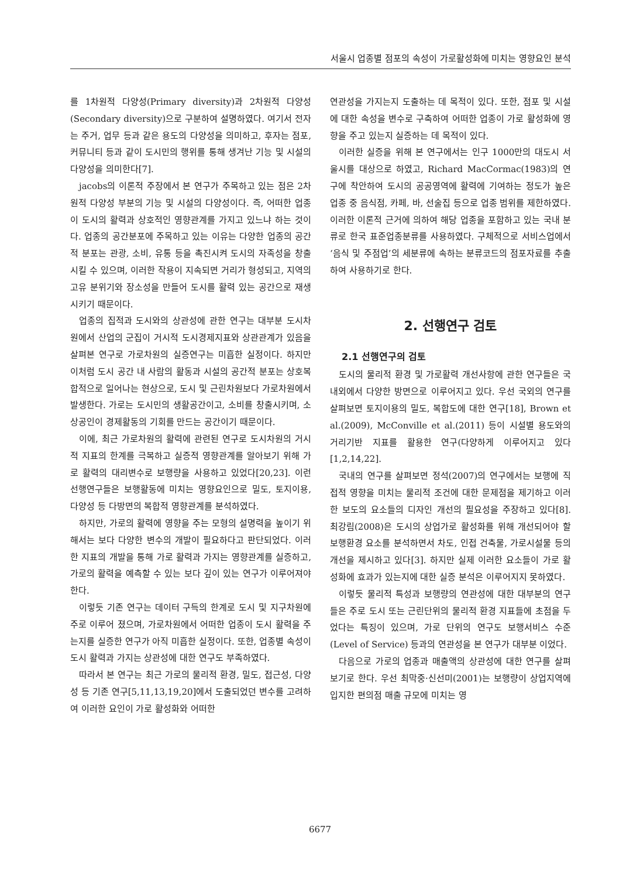서울시 업종별 점포의 속성이 가로활성화에 미치는 영향요인 분석
를 1차원적 다양성(Primary diversity)과 2차원적 다양성(Secondary diversity)으로 구분하여 설명하였다. 여기서 전자는 주거, 업무 등과 같은 용도의 다양성을 의미하고, 후자는 점포, 커뮤니티 등과 같이 도시민의 행위를 통해 생겨난 기능 및 시설의 다양성을 의미한다[7].
jacobs의 이론적 주장에서 본 연구가 주목하고 있는 점은 2차원적 다양성 부분의 기능 및 시설의 다양성이다. 즉, 어떠한 업종이 도시의 활력과 상호적인 영향관계를 가지고 있느냐 하는 것이다. 업종의 공간분포에 주목하고 있는 이유는 다양한 업종의 공간적 분포는 관광, 소비, 유통 등을 촉진시켜 도시의 자족성을 창출시킬 수 있으며, 이러한 작용이 지속되면 거리가 형성되고, 지역의 고유 분위기와 장소성을 만들어 도시를 활력 있는 공간으로 재생시키기 때문이다.
업종의 집적과 도시와의 상관성에 관한 연구는 대부분 도시차원에서 산업의 군집이 거시적 도시경제지표와 상관관계가 있음을 살펴본 연구로 가로차원의 실증연구는 미흡한 실정이다. 하지만 이처럼 도시 공간 내 사람의 활동과 시설의 공간적 분포는 상호복합적으로 일어나는 현상으로, 도시 및 근린차원보다 가로차원에서 발생한다. 가로는 도시민의 생활공간이고, 소비를 창출시키며, 소상공인이 경제활동의 기회를 만드는 공간이기 때문이다.
이에, 최근 가로차원의 활력에 관련된 연구로 도시차원의 거시적 지표의 한계를 극복하고 실증적 영향관계를 알아보기 위해 가로 활력의 대리변수로 보행량을 사용하고 있었다[20,23]. 이런 선행연구들은 보행활동에 미치는 영향요인으로 밀도, 토지이용, 다양성 등 다방면의 복합적 영향관계를 분석하였다.
하지만, 가로의 활력에 영향을 주는 모형의 설명력을 높이기 위해서는 보다 다양한 변수의 개발이 필요하다고 판단되었다. 이러한 지표의 개발을 통해 가로 활력과 가지는 영향관계를 실증하고, 가로의 활력을 예측할 수 있는 보다 깊이 있는 연구가 이루어져야 한다.
이렇듯 기존 연구는 데이터 구득의 한계로 도시 및 지구차원에 주로 이루어 졌으며, 가로차원에서 어떠한 업종이 도시 활력을 주는지를 실증한 연구가 아직 미흡한 실정이다. 또한, 업종별 속성이 도시 활력과 가지는 상관성에 대한 연구도 부족하였다.
따라서 본 연구는 최근 가로의 물리적 환경, 밀도, 접근성, 다양성 등 기존 연구[5,11,13,19,20]에서 도출되었던 변수를 고려하여 이러한 요인이 가로 활성화와 어떠한
연관성을 가지는지 도출하는 데 목적이 있다. 또한, 점포 및 시설에 대한 속성을 변수로 구축하여 어떠한 업종이 가로 활성화에 영향을 주고 있는지 실증하는 데 목적이 있다.
이러한 실증을 위해 본 연구에서는 인구 1000만의 대도시 서울시를 대상으로 하였고, Richard MacCormac(1983)의 연구에 착안하여 도시의 공공영역에 활력에 기여하는 정도가 높은 업종 중 음식점, 카페, 바, 선술집 등으로 업종 범위를 제한하였다. 이러한 이론적 근거에 의하여 해당 업종을 포함하고 있는 국내 분류로 한국 표준업종분류를 사용하였다. 구체적으로 서비스업에서 ‘음식 및 주점업’의 세분류에 속하는 분류코드의 점포자료를 추출하여 사용하기로 한다.
2. 선행연구 검토
2.1 선행연구의 검토
도시의 물리적 환경 및 가로활력 개선사항에 관한 연구들은 국내외에서 다양한 방면으로 이루어지고 있다. 우선 국외의 연구를 살펴보면 토지이용의 밀도, 복합도에 대한 연구[18], Brown et al.(2009), McConville et al.(2011) 등이 시설별 용도와의 거리기반 지표를 활용한 연구(다양하게 이루어지고 있다[1,2,14,22].
국내의 연구를 살펴보면 정석(2007)의 연구에서는 보행에 직접적 영향을 미치는 물리적 조건에 대한 문제점을 제기하고 이러한 보도의 요소들의 디자인 개선의 필요성을 주장하고 있다[8]. 최강림(2008)은 도시의 상업가로 활성화를 위해 개선되어야 할 보행환경 요소를 분석하면서 차도, 인접 건축물, 가로시설물 등의 개선을 제시하고 있다[3]. 하지만 실제 이러한 요소들이 가로 활성화에 효과가 있는지에 대한 실증 분석은 이루어지지 못하였다.
이렇듯 물리적 특성과 보행량의 연관성에 대한 대부분의 연구들은 주로 도시 또는 근린단위의 물리적 환경 지표들에 초점을 두었다는 특징이 있으며, 가로 단위의 연구도 보행서비스 수준(Level of Service) 등과의 연관성을 본 연구가 대부분 이었다.
다음으로 가로의 업종과 매출액의 상관성에 대한 연구를 살펴보기로 한다. 우선 최막중·신선미(2001)는 보행량이 상업지역에 입지한 편의점 매출 규모에 미치는 영
6677